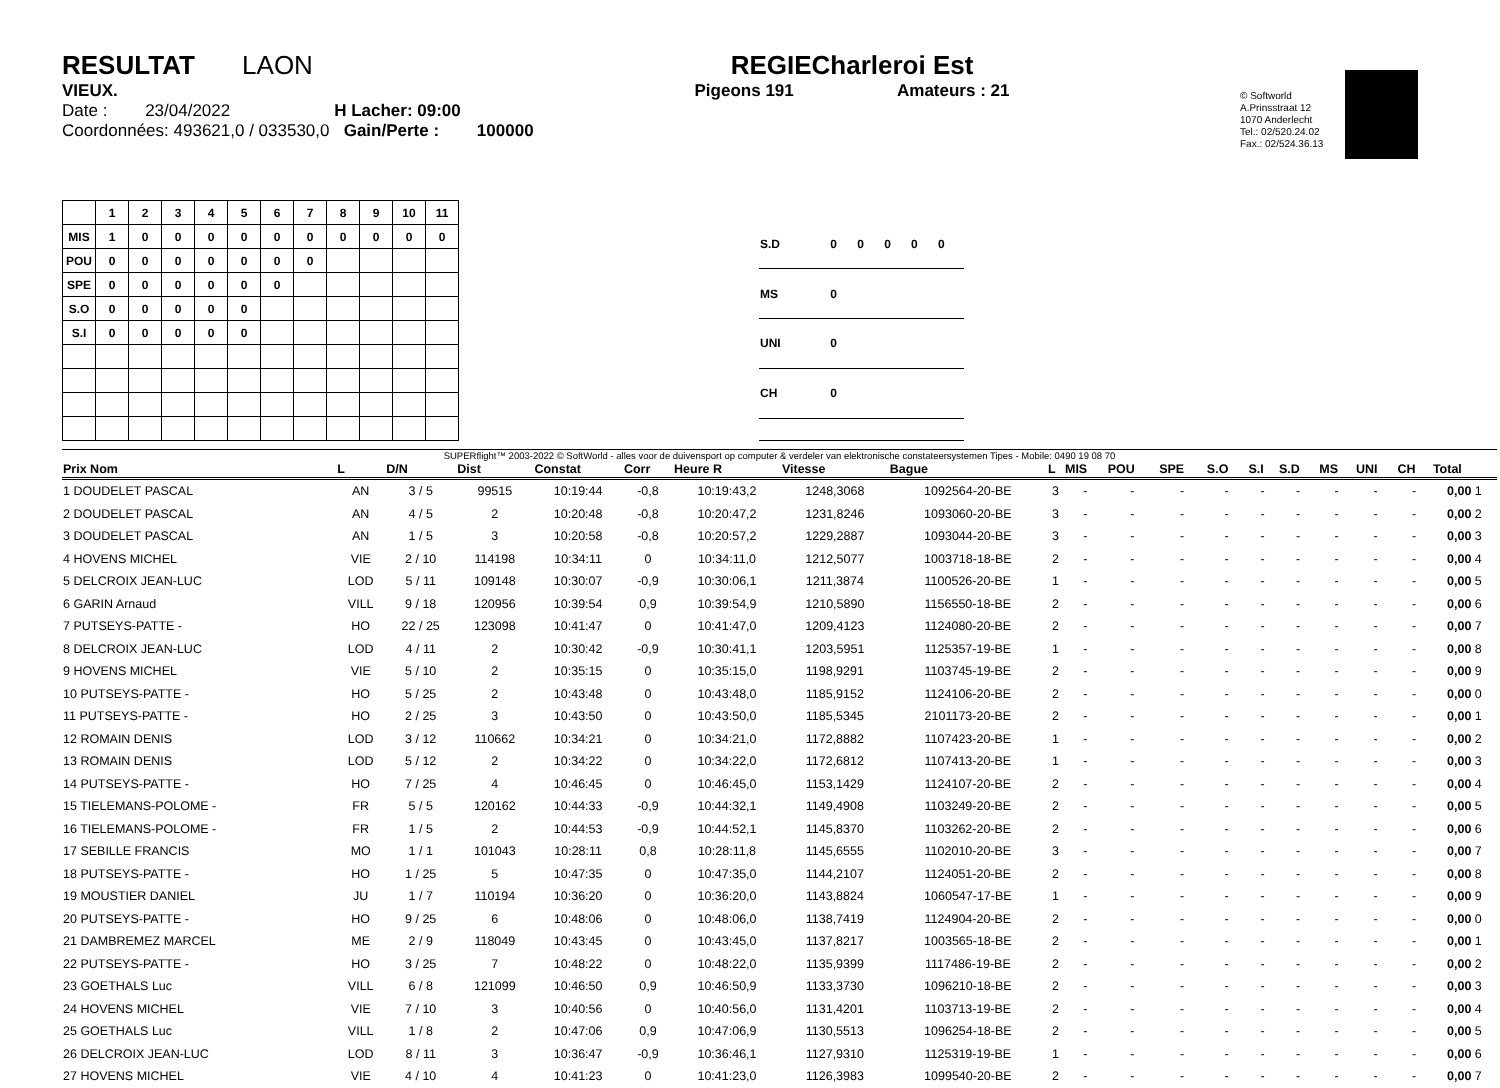RESULTAT LAON
VIEUX.
Date : 23/04/2022 H Lacher: 09:00
Coordonnées: 493621,0 / 033530,0 Gain/Perte : 100000
REGIECharleroi Est
Pigeons 191 Amateurs : 21
© Softworld
A.Prinsstraat 12
1070 Anderlecht
Tel.: 02/520.24.02
Fax.: 02/524.36.13
| | 1 | 2 | 3 | 4 | 5 | 6 | 7 | 8 | 9 | 10 | 11 |
| --- | --- | --- | --- | --- | --- | --- | --- | --- | --- | --- | --- |
| MIS | 1 | 0 | 0 | 0 | 0 | 0 | 0 | 0 | 0 | 0 | 0 |
| POU | 0 | 0 | 0 | 0 | 0 | 0 | 0 | | | | |
| SPE | 0 | 0 | 0 | 0 | 0 | 0 | | | | | |
| S.O | 0 | 0 | 0 | 0 | 0 | | | | | | |
| S.I | 0 | 0 | 0 | 0 | 0 | | | | | | |
| S.D | 0 | 0 | 0 | 0 | 0 |
| MS | 0 | | | | |
| UNI | 0 | | | | |
| CH | 0 | | | | |
SUPERflight™ 2003-2022 © SoftWorld - alles voor de duivensport op computer & verdeler van elektronische constateersystemen Tipes - Mobile: 0490 19 08 70
| Prix Nom | L | D/N | Dist | Constat | Corr | Heure R | Vitesse | Bague | L | MIS | POU | SPE | S.O | S.I | S.D | MS | UNI | CH | Total |
| --- | --- | --- | --- | --- | --- | --- | --- | --- | --- | --- | --- | --- | --- | --- | --- | --- | --- | --- | --- |
| 1 DOUDELET PASCAL | AN | 3 / 5 | 99515 | 10:19:44 | -0,8 | 10:19:43,2 | 1248,3068 | 1092564-20-BE | 3 | - | - | - | - | - | - | - | - | - | 0,00 1 |
| 2 DOUDELET PASCAL | AN | 4 / 5 | 2 | 10:20:48 | -0,8 | 10:20:47,2 | 1231,8246 | 1093060-20-BE | 3 | - | - | - | - | - | - | - | - | - | 0,00 2 |
| 3 DOUDELET PASCAL | AN | 1 / 5 | 3 | 10:20:58 | -0,8 | 10:20:57,2 | 1229,2887 | 1093044-20-BE | 3 | - | - | - | - | - | - | - | - | - | 0,00 3 |
| 4 HOVENS MICHEL | VIE | 2 / 10 | 114198 | 10:34:11 | 0 | 10:34:11,0 | 1212,5077 | 1003718-18-BE | 2 | - | - | - | - | - | - | - | - | - | 0,00 4 |
| 5 DELCROIX JEAN-LUC | LOD | 5 / 11 | 109148 | 10:30:07 | -0,9 | 10:30:06,1 | 1211,3874 | 1100526-20-BE | 1 | - | - | - | - | - | - | - | - | - | 0,00 5 |
| 6 GARIN Arnaud | VILL | 9 / 18 | 120956 | 10:39:54 | 0,9 | 10:39:54,9 | 1210,5890 | 1156550-18-BE | 2 | - | - | - | - | - | - | - | - | - | 0,00 6 |
| 7 PUTSEYS-PATTE - | HO | 22 / 25 | 123098 | 10:41:47 | 0 | 10:41:47,0 | 1209,4123 | 1124080-20-BE | 2 | - | - | - | - | - | - | - | - | - | 0,00 7 |
| 8 DELCROIX JEAN-LUC | LOD | 4 / 11 | 2 | 10:30:42 | -0,9 | 10:30:41,1 | 1203,5951 | 1125357-19-BE | 1 | - | - | - | - | - | - | - | - | - | 0,00 8 |
| 9 HOVENS MICHEL | VIE | 5 / 10 | 2 | 10:35:15 | 0 | 10:35:15,0 | 1198,9291 | 1103745-19-BE | 2 | - | - | - | - | - | - | - | - | - | 0,00 9 |
| 10 PUTSEYS-PATTE - | HO | 5 / 25 | 2 | 10:43:48 | 0 | 10:43:48,0 | 1185,9152 | 1124106-20-BE | 2 | - | - | - | - | - | - | - | - | - | 0,00 0 |
| 11 PUTSEYS-PATTE - | HO | 2 / 25 | 3 | 10:43:50 | 0 | 10:43:50,0 | 1185,5345 | 2101173-20-BE | 2 | - | - | - | - | - | - | - | - | - | 0,00 1 |
| 12 ROMAIN DENIS | LOD | 3 / 12 | 110662 | 10:34:21 | 0 | 10:34:21,0 | 1172,8882 | 1107423-20-BE | 1 | - | - | - | - | - | - | - | - | - | 0,00 2 |
| 13 ROMAIN DENIS | LOD | 5 / 12 | 2 | 10:34:22 | 0 | 10:34:22,0 | 1172,6812 | 1107413-20-BE | 1 | - | - | - | - | - | - | - | - | - | 0,00 3 |
| 14 PUTSEYS-PATTE - | HO | 7 / 25 | 4 | 10:46:45 | 0 | 10:46:45,0 | 1153,1429 | 1124107-20-BE | 2 | - | - | - | - | - | - | - | - | - | 0,00 4 |
| 15 TIELEMANS-POLOME - | FR | 5 / 5 | 120162 | 10:44:33 | -0,9 | 10:44:32,1 | 1149,4908 | 1103249-20-BE | 2 | - | - | - | - | - | - | - | - | - | 0,00 5 |
| 16 TIELEMANS-POLOME - | FR | 1 / 5 | 2 | 10:44:53 | -0,9 | 10:44:52,1 | 1145,8370 | 1103262-20-BE | 2 | - | - | - | - | - | - | - | - | - | 0,00 6 |
| 17 SEBILLE FRANCIS | MO | 1 / 1 | 101043 | 10:28:11 | 0,8 | 10:28:11,8 | 1145,6555 | 1102010-20-BE | 3 | - | - | - | - | - | - | - | - | - | 0,00 7 |
| 18 PUTSEYS-PATTE - | HO | 1 / 25 | 5 | 10:47:35 | 0 | 10:47:35,0 | 1144,2107 | 1124051-20-BE | 2 | - | - | - | - | - | - | - | - | - | 0,00 8 |
| 19 MOUSTIER DANIEL | JU | 1 / 7 | 110194 | 10:36:20 | 0 | 10:36:20,0 | 1143,8824 | 1060547-17-BE | 1 | - | - | - | - | - | - | - | - | - | 0,00 9 |
| 20 PUTSEYS-PATTE - | HO | 9 / 25 | 6 | 10:48:06 | 0 | 10:48:06,0 | 1138,7419 | 1124904-20-BE | 2 | - | - | - | - | - | - | - | - | - | 0,00 0 |
| 21 DAMBREMEZ MARCEL | ME | 2 / 9 | 118049 | 10:43:45 | 0 | 10:43:45,0 | 1137,8217 | 1003565-18-BE | 2 | - | - | - | - | - | - | - | - | - | 0,00 1 |
| 22 PUTSEYS-PATTE - | HO | 3 / 25 | 7 | 10:48:22 | 0 | 10:48:22,0 | 1135,9399 | 1117486-19-BE | 2 | - | - | - | - | - | - | - | - | - | 0,00 2 |
| 23 GOETHALS Luc | VILL | 6 / 8 | 121099 | 10:46:50 | 0,9 | 10:46:50,9 | 1133,3730 | 1096210-18-BE | 2 | - | - | - | - | - | - | - | - | - | 0,00 3 |
| 24 HOVENS MICHEL | VIE | 7 / 10 | 3 | 10:40:56 | 0 | 10:40:56,0 | 1131,4201 | 1103713-19-BE | 2 | - | - | - | - | - | - | - | - | - | 0,00 4 |
| 25 GOETHALS Luc | VILL | 1 / 8 | 2 | 10:47:06 | 0,9 | 10:47:06,9 | 1130,5513 | 1096254-18-BE | 2 | - | - | - | - | - | - | - | - | - | 0,00 5 |
| 26 DELCROIX JEAN-LUC | LOD | 8 / 11 | 3 | 10:36:47 | -0,9 | 10:36:46,1 | 1127,9310 | 1125319-19-BE | 1 | - | - | - | - | - | - | - | - | - | 0,00 6 |
| 27 HOVENS MICHEL | VIE | 4 / 10 | 4 | 10:41:23 | 0 | 10:41:23,0 | 1126,3983 | 1099540-20-BE | 2 | - | - | - | - | - | - | - | - | - | 0,00 7 |